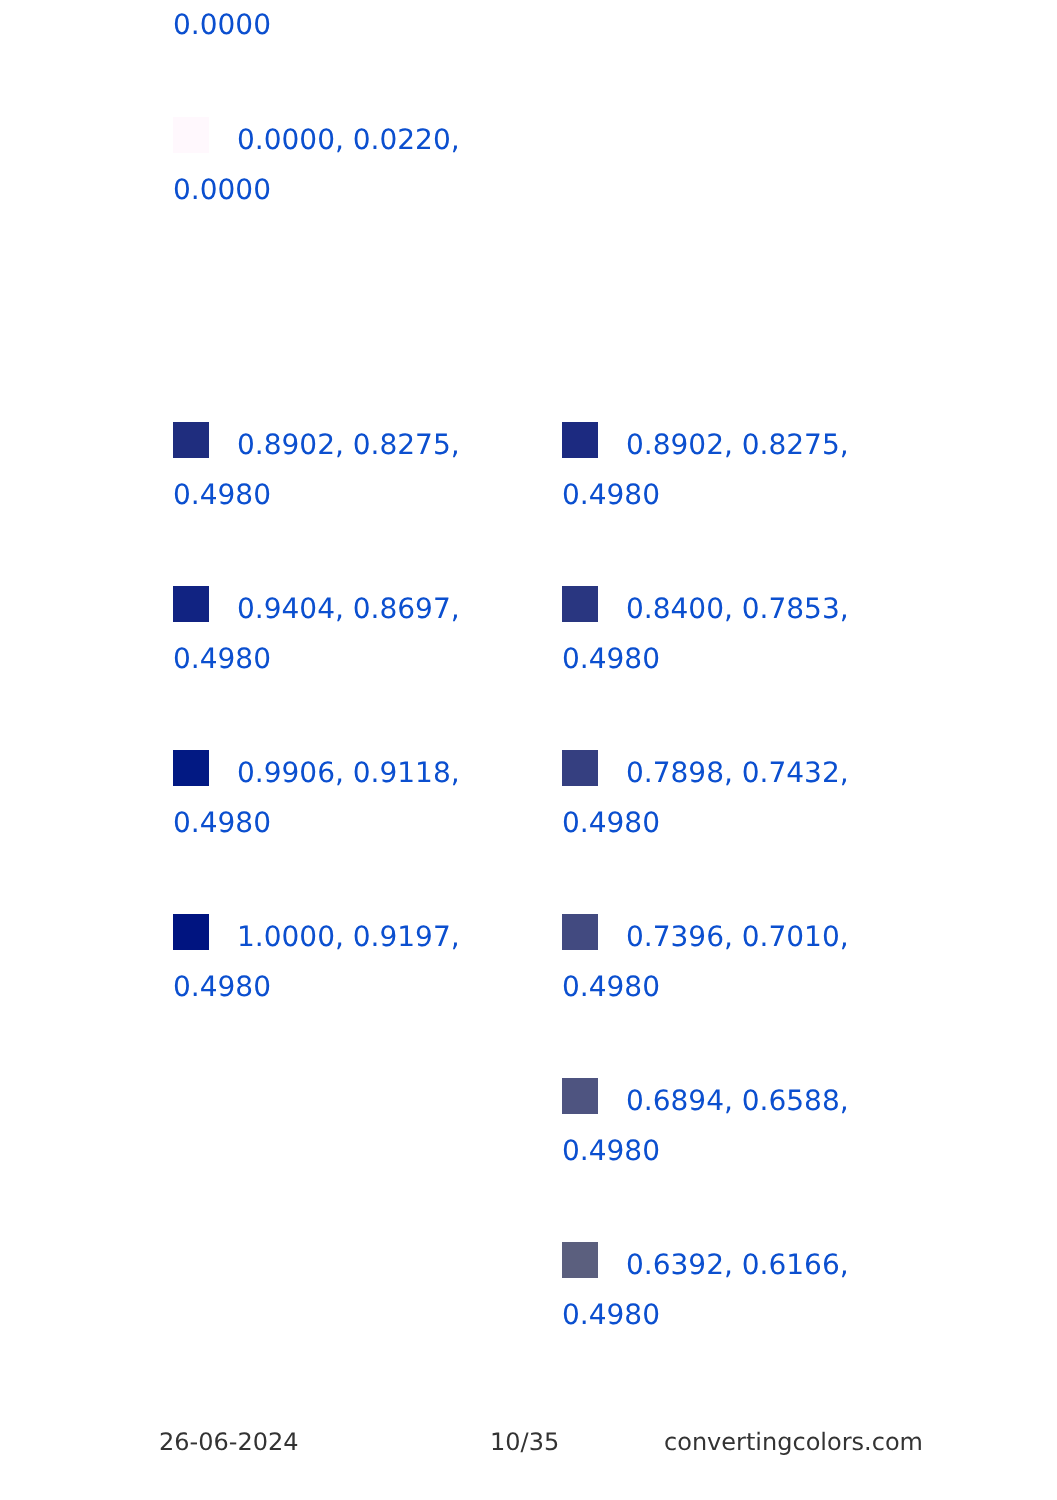0.0000
0.0000, 0.0220, 0.0000
0.8902, 0.8275, 0.4980
0.9404, 0.8697, 0.4980
0.9906, 0.9118, 0.4980
1.0000, 0.9197, 0.4980
0.8902, 0.8275, 0.4980
0.8400, 0.7853, 0.4980
0.7898, 0.7432, 0.4980
0.7396, 0.7010, 0.4980
0.6894, 0.6588, 0.4980
0.6392, 0.6166, 0.4980
26-06-2024 10/35 convertingcolors.com